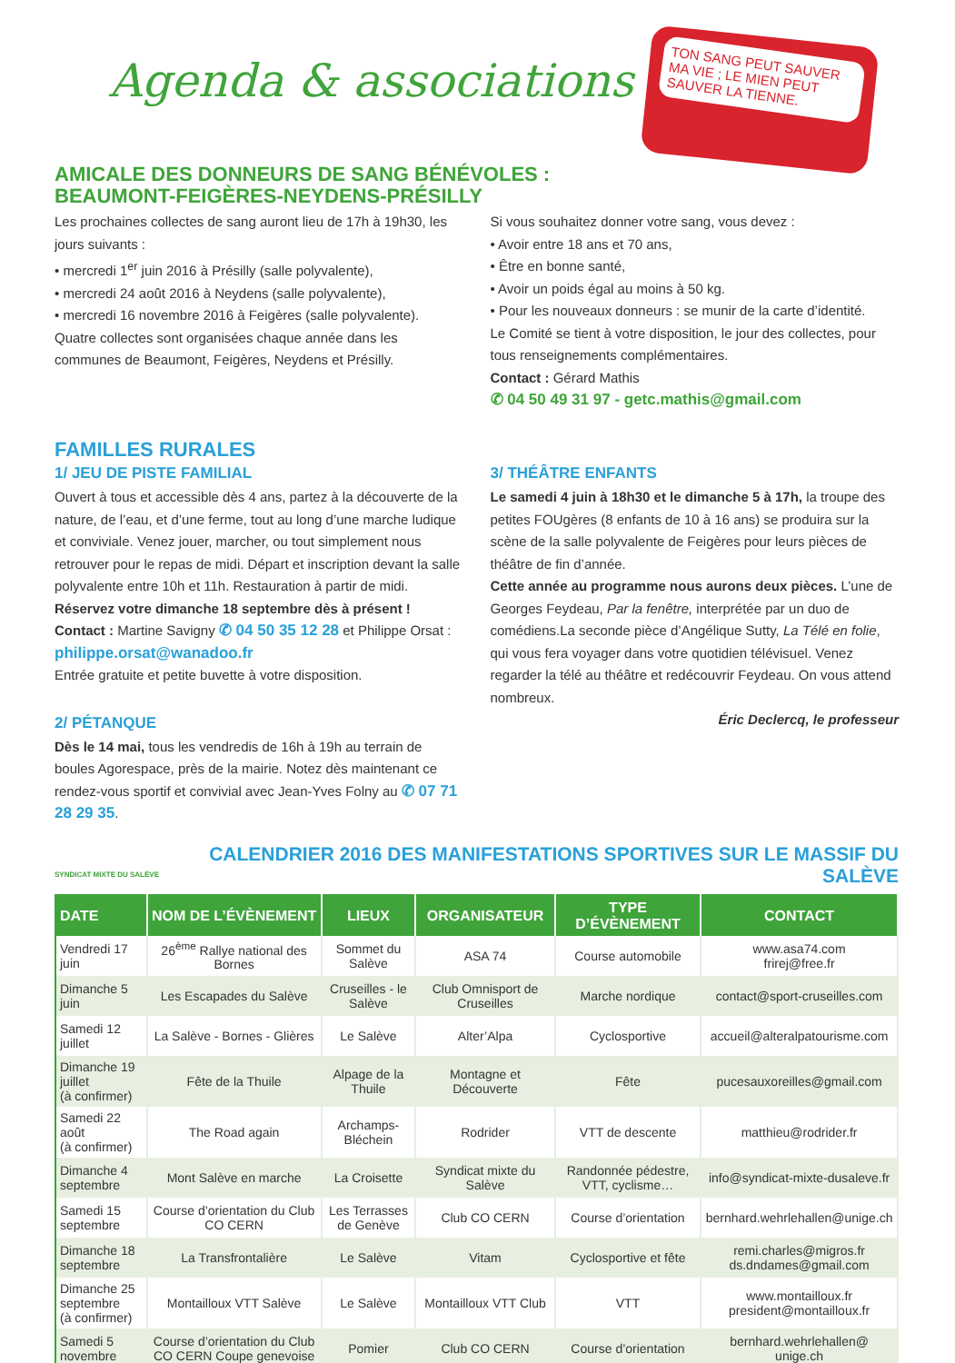TON SANG PEUT SAUVER MA VIE ; LE MIEN PEUT SAUVER LA TIENNE.
Agenda & associations
AMICALE DES DONNEURS DE SANG BÉNÉVOLES :
BEAUMONT-FEIGÈRES-NEYDENS-PRÉSILLY
Les prochaines collectes de sang auront lieu de 17h à 19h30, les jours suivants :
• mercredi 1<sup>er</sup> juin 2016 à Présilly (salle polyvalente),
• mercredi 24 août 2016 à Neydens (salle polyvalente),
• mercredi 16 novembre 2016 à Feigères (salle polyvalente).
Quatre collectes sont organisées chaque année dans les communes de Beaumont, Feigères, Neydens et Présilly.
Si vous souhaitez donner votre sang, vous devez :
• Avoir entre 18 ans et 70 ans,
• Être en bonne santé,
• Avoir un poids égal au moins à 50 kg.
• Pour les nouveaux donneurs : se munir de la carte d’identité.
Le Comité se tient à votre disposition, le jour des collectes, pour tous renseignements complémentaires.
Contact : Gérard Mathis
✆ 04 50 49 31 97 - getc.mathis@gmail.com
FAMILLES RURALES
1/ JEU DE PISTE FAMILIAL
Ouvert à tous et accessible dès 4 ans, partez à la découverte de la nature, de l’eau, et d’une ferme, tout au long d’une marche ludique et conviviale. Venez jouer, marcher, ou tout simplement nous retrouver pour le repas de midi. Départ et inscription devant la salle polyvalente entre 10h et 11h. Restauration à partir de midi. Réservez votre dimanche 18 septembre dès à présent ! Contact : Martine Savigny ✆ 04 50 35 12 28 et Philippe Orsat : philippe.orsat@wanadoo.fr
Entrée gratuite et petite buvette à votre disposition.
2/ PÉTANQUE
Dès le 14 mai, tous les vendredis de 16h à 19h au terrain de boules Agorespace, près de la mairie. Notez dès maintenant ce rendez-vous sportif et convivial avec Jean-Yves Folny au ✆ 07 71 28 29 35.
3/ THÉÂTRE ENFANTS
Le samedi 4 juin à 18h30 et le dimanche 5 à 17h, la troupe des petites FOUgères (8 enfants de 10 à 16 ans) se produira sur la scène de la salle polyvalente de Feigères pour leurs pièces de théâtre de fin d’année.
Cette année au programme nous aurons deux pièces. L’une de Georges Feydeau, Par la fenêtre, interprétée par un duo de comédiens.La seconde pièce d’Angélique Sutty, La Télé en folie, qui vous fera voyager dans votre quotidien télévisuel. Venez regarder la télé au théâtre et redécouvrir Feydeau. On vous attend nombreux.
Éric Declercq, le professeur
SYNDICAT MIXTE DU SALÈVE CALENDRIER 2016 DES MANIFESTATIONS SPORTIVES SUR LE MASSIF DU SALÈVE
| DATE | NOM DE L’ÉVÈNEMENT | LIEUX | ORGANISATEUR | TYPE D’ÉVÈNEMENT | CONTACT |
| --- | --- | --- | --- | --- | --- |
| Vendredi 17 juin | 26<sup>ème</sup> Rallye national des Bornes | Sommet du Salève | ASA 74 | Course automobile | www.asa74.com frirej@free.fr |
| Dimanche 5 juin | Les Escapades du Salève | Cruseilles - le Salève | Club Omnisport de Cruseilles | Marche nordique | contact@sport-cruseilles.com |
| Samedi 12 juillet | La Salève - Bornes - Glières | Le Salève | Alter’Alpa | Cyclosportive | accueil@alteralpatourisme.com |
| Dimanche 19 juillet (à confirmer) | Fête de la Thuile | Alpage de la Thuile | Montagne et Découverte | Fête | pucesauxoreilles@gmail.com |
| Samedi 22 août (à confirmer) | The Road again | Archamps-Bléchein | Rodrider | VTT de descente | matthieu@rodrider.fr |
| Dimanche 4 septembre | Mont Salève en marche | La Croisette | Syndicat mixte du Salève | Randonnée pédestre, VTT, cyclisme… | info@syndicat-mixte-dusaleve.fr |
| Samedi 15 septembre | Course d’orientation du Club CO CERN | Les Terrasses de Genève | Club CO CERN | Course d’orientation | bernhard.wehrlehallen@unige.ch |
| Dimanche 18 septembre | La Transfrontalière | Le Salève | Vitam | Cyclosportive et fête | remi.charles@migros.fr ds.dndames@gmail.com |
| Dimanche 25 septembre (à confirmer) | Montailloux VTT Salève | Le Salève | Montailloux VTT Club | VTT | www.montailloux.fr president@montailloux.fr |
| Samedi 5 novembre | Course d’orientation du Club CO CERN Coupe genevoise | Pomier | Club CO CERN | Course d’orientation | bernhard.wehrlehallen@ unige.ch |